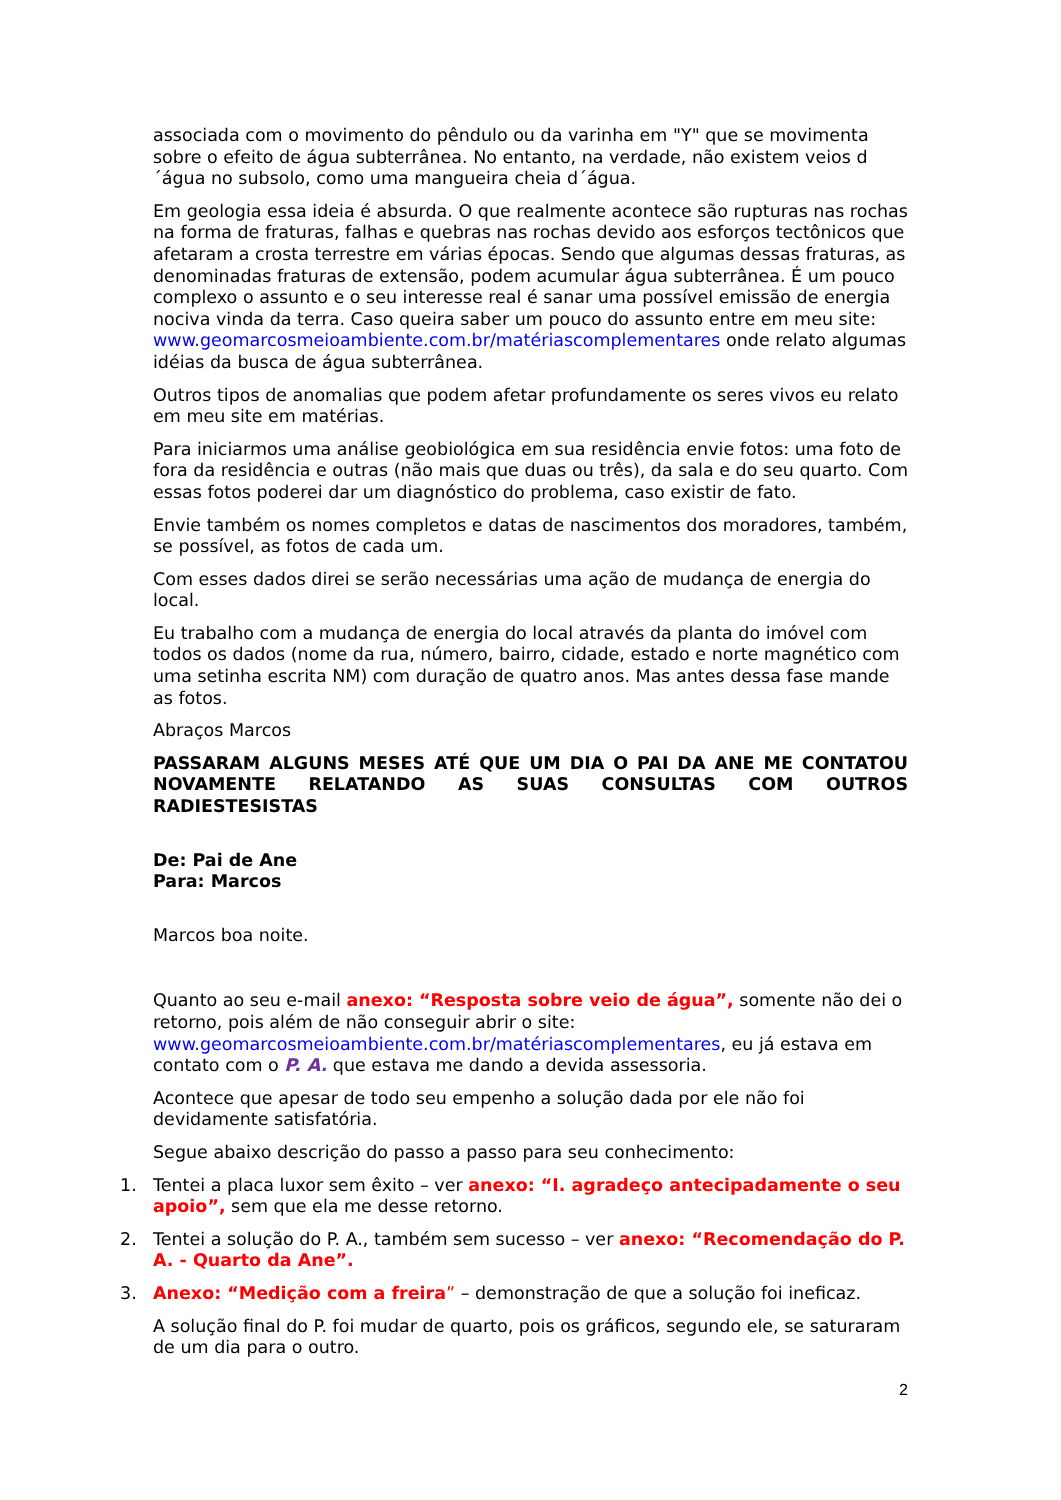associada com o movimento do pêndulo ou da varinha em "Y" que se movimenta sobre o efeito de água subterrânea. No entanto, na verdade, não existem veios d´água no subsolo, como uma mangueira cheia d´água.
Em geologia essa ideia é absurda. O que realmente acontece são rupturas nas rochas na forma de fraturas, falhas e quebras nas rochas devido aos esforços tectônicos que afetaram a crosta terrestre em várias épocas. Sendo que algumas dessas fraturas, as denominadas fraturas de extensão, podem acumular água subterrânea. É um pouco complexo o assunto e o seu interesse real é sanar uma possível emissão de energia nociva vinda da terra. Caso queira saber um pouco do assunto entre em meu site: www.geomarcosmeioambiente.com.br/matériascomplementares onde relato algumas idéias da busca de água subterrânea.
Outros tipos de anomalias que podem afetar profundamente os seres vivos eu relato em meu site em matérias.
Para iniciarmos uma análise geobiológica em sua residência envie fotos: uma foto de fora da residência e outras (não mais que duas ou três), da sala e do seu quarto. Com essas fotos poderei dar um diagnóstico do problema, caso existir de fato.
Envie também os nomes completos e datas de nascimentos dos moradores, também, se possível, as fotos de cada um.
Com esses dados direi se serão necessárias uma ação de mudança de energia do local.
Eu trabalho com a mudança de energia do local através da planta do imóvel com todos os dados (nome da rua, número, bairro, cidade, estado e norte magnético com uma setinha escrita NM) com duração de quatro anos. Mas antes dessa fase mande as fotos.
Abraços Marcos
PASSARAM ALGUNS MESES ATÉ QUE UM DIA O PAI DA ANE ME CONTATOU NOVAMENTE RELATANDO AS SUAS CONSULTAS COM OUTROS RADIESTESISTAS
De: Pai de Ane
Para: Marcos
Marcos boa noite.
Quanto ao seu e-mail anexo: “Resposta sobre veio de água”, somente não dei o retorno, pois além de não conseguir abrir o site: www.geomarcosmeioambiente.com.br/matériascomplementares, eu já estava em contato com o P. A. que estava me dando a devida assessoria.
Acontece que apesar de todo seu empenho a solução dada por ele não foi devidamente satisfatória.
Segue abaixo descrição do passo a passo para seu conhecimento:
1. Tentei a placa luxor sem êxito – ver anexo: “I. agradeço antecipadamente o seu apoio”, sem que ela me desse retorno.
2. Tentei a solução do P. A., também sem sucesso – ver anexo: “Recomendação do P. A. - Quarto da Ane”.
3. Anexo: “Medição com a freira” – demonstração de que a solução foi ineficaz.
A solução final do P. foi mudar de quarto, pois os gráficos, segundo ele, se saturaram de um dia para o outro.
2